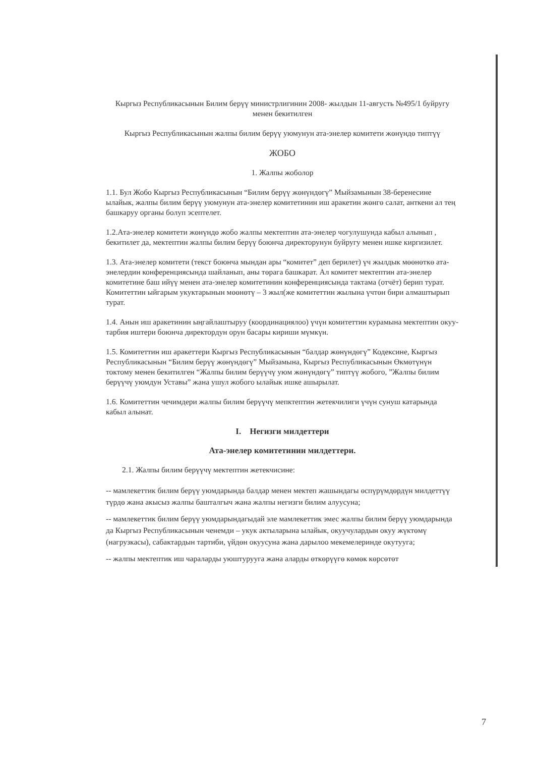Кыргыз Республикасынын Билим берүү министрлигинин 2008- жылдын 11-августь №495/1 буйругу менен бекитилген
Кыргыз Республикасынын жалпы билим берүү уюмунун ата-энелер комитети жөнүндө типтүү
ЖОБО
1. Жалпы жоболор
1.1. Бул Жобо Кыргыз Республикасынын “Билим берүү жөнүндөгү” Мыйзамынын 38-беренесине ылайык, жалпы билим берүү уюмунун ата-энелер комитетинин иш аракетин жөнгө салат, анткени ал тең башкаруу органы болуп эсептелет.
1.2.Ата-энелер комитети жөнүндө жобо жалпы мектептин ата-энелер чогулушунда кабыл алынып , бекитилет да, мектептин жалпы билим берүү боюнча директорунун буйругу менен ишке киргизилет.
1.3. Ата-энелер комитети (текст боюнча мындан ары “комитет” деп берилет) үч жылдык мөөнөткө ата-энелердин конференциясында шайланып, аны төрага башкарат. Ал комитет мектептин ата-энелер комитетине баш ийүү менен ата-энелер комитетинин конференциясында тактама (отчёт) берип турат. Комитеттин ыйгарым укуктарынын мөөнөтү – 3 жыл(же комитеттин жылына үчтөн бири алмаштырып турат.
1.4. Анын иш аракетинин ыңгайлаштыруу (координациялоо) үчүн комитеттин курамына мектептин окуу-тарбия иштери боюнча директордун орун басары кириши мүмкүн.
1.5. Комитеттин иш аракеттери Кыргыз Республикасынын “балдар жөнүндөгү” Кодексине, Кыргыз Республикасынын “Билим берүү жөнүндөгү” Мыйзамына, Кыргыз Республикасынын Өкмөтүнүн токтому менен бекитилген “Жалпы билим берүүчү уюм жөнүндөгү” типтүү жобого, ”Жалпы билим берүүчү уюмдун Уставы” жана ушул жобого ылайык ишке ашырылат.
1.6. Комитеттин чечимдери жалпы билим берүүчү мепктептин жетекчилиги үчүн сунуш катарында кабыл алынат.
I. Негизги милдеттери
Ата-энелер комитетинин милдеттери.
2.1. Жалпы билим берүүчү мектептин жетекчисине:
-- мамлекеттик билим берүү уюмдарында балдар менен мектеп жашындагы өспүрүмдөрдүн милдеттүү түрдө жана акысыз жалпы башталгыч жана жалпы негизги билим алуусуна;
-- мамлекеттик билим берүү уюмдарындагыдай эле мамлекеттик эмес жалпы билим берүү уюмдарында да Кыргыз Республикасынын ченемди – укук актыларына ылайык, окуучулардын окуу жүктөмү (нагрузкасы), сабактардын тартиби, үйдөн окуусуна жана дарылоо мекемелеринде окутууга;
-- жалпы мектептик иш чараларды уюштурууга жана аларды өткөрүүгө көмөк көрсөтөт
7